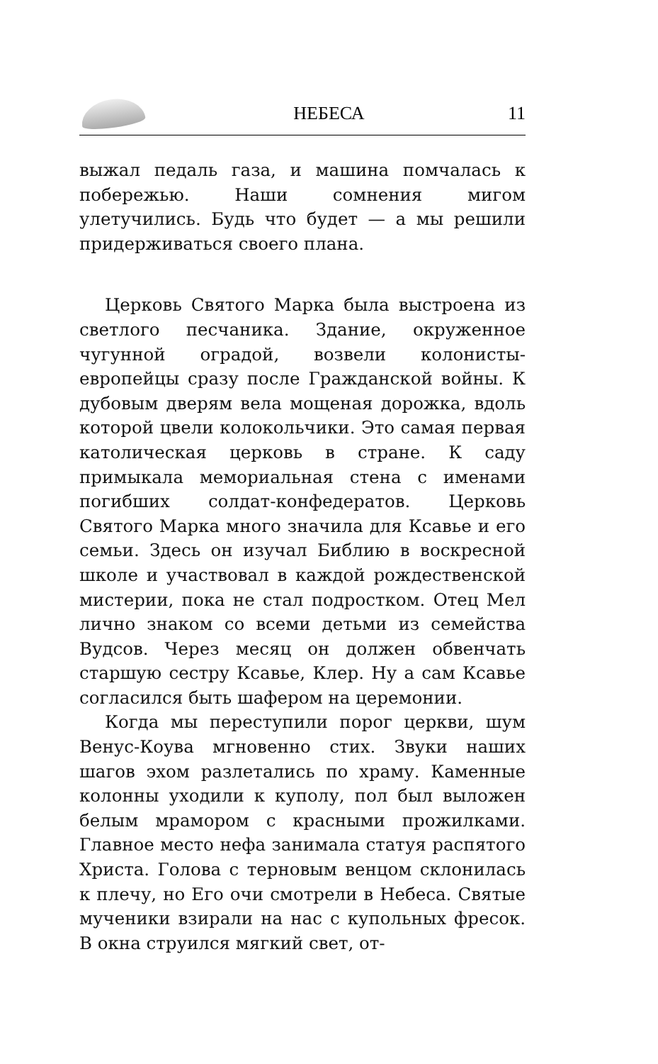НЕБЕСА 11
выжал педаль газа, и машина помчалась к побережью. Наши сомнения мигом улетучились. Будь что будет — а мы решили придерживаться своего плана.
Церковь Святого Марка была выстроена из светлого песчаника. Здание, окруженное чугунной оградой, возвели колонисты-европейцы сразу после Гражданской войны. К дубовым дверям вела мощеная дорожка, вдоль которой цвели колокольчики. Это самая первая католическая церковь в стране. К саду примыкала мемориальная стена с именами погибших солдат-конфедератов. Церковь Святого Марка много значила для Ксавье и его семьи. Здесь он изучал Библию в воскресной школе и участвовал в каждой рождественской мистерии, пока не стал подростком. Отец Мел лично знаком со всеми детьми из семейства Вудсов. Через месяц он должен обвенчать старшую сестру Ксавье, Клер. Ну а сам Ксавье согласился быть шафером на церемонии.
Когда мы переступили порог церкви, шум Венус-Коува мгновенно стих. Звуки наших шагов эхом разлетались по храму. Каменные колонны уходили к куполу, пол был выложен белым мрамором с красными прожилками. Главное место нефа занимала статуя распятого Христа. Голова с терновым венцом склонилась к плечу, но Его очи смотрели в Небеса. Святые мученики взирали на нас с купольных фресок. В окна струился мягкий свет, от-